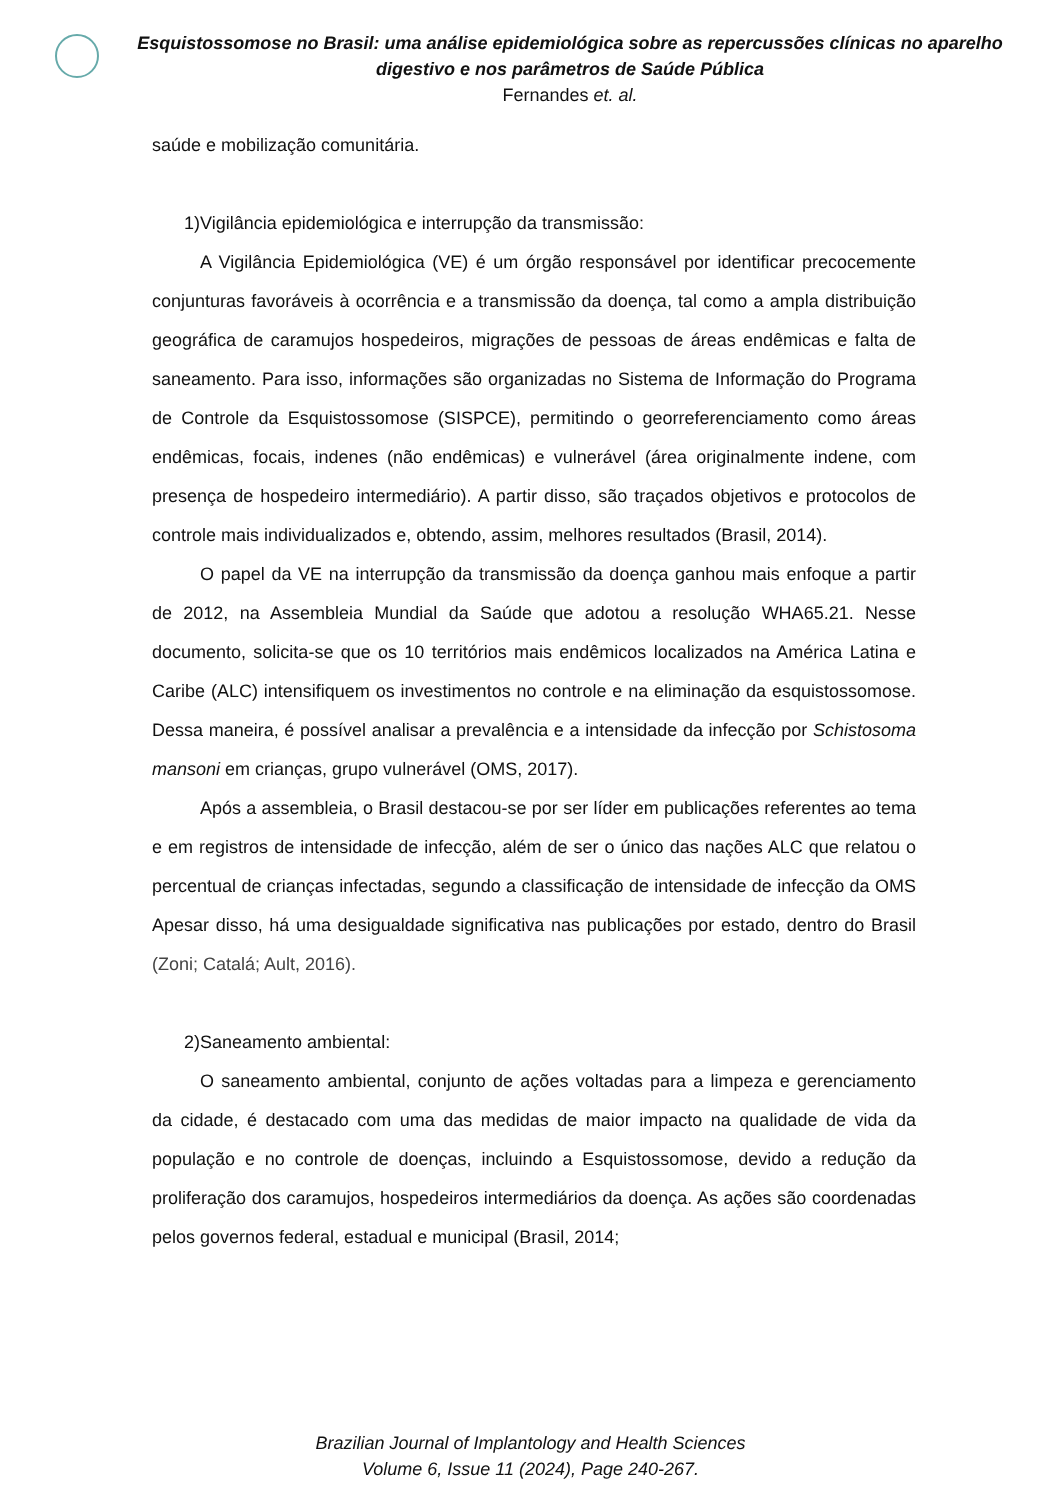Esquistossomose no Brasil: uma análise epidemiológica sobre as repercussões clínicas no aparelho digestivo e nos parâmetros de Saúde Pública
Fernandes et. al.
saúde e mobilização comunitária.
1)Vigilância epidemiológica e interrupção da transmissão:
A Vigilância Epidemiológica (VE) é um órgão responsável por identificar precocemente conjunturas favoráveis à ocorrência e a transmissão da doença, tal como a ampla distribuição geográfica de caramujos hospedeiros, migrações de pessoas de áreas endêmicas e falta de saneamento. Para isso, informações são organizadas no Sistema de Informação do Programa de Controle da Esquistossomose (SISPCE), permitindo o georreferenciamento como áreas endêmicas, focais, indenes (não endêmicas) e vulnerável (área originalmente indene, com presença de hospedeiro intermediário). A partir disso, são traçados objetivos e protocolos de controle mais individualizados e, obtendo, assim, melhores resultados (Brasil, 2014).
O papel da VE na interrupção da transmissão da doença ganhou mais enfoque a partir de 2012, na Assembleia Mundial da Saúde que adotou a resolução WHA65.21. Nesse documento, solicita-se que os 10 territórios mais endêmicos localizados na América Latina e Caribe (ALC) intensifiquem os investimentos no controle e na eliminação da esquistossomose. Dessa maneira, é possível analisar a prevalência e a intensidade da infecção por Schistosoma mansoni em crianças, grupo vulnerável (OMS, 2017).
Após a assembleia, o Brasil destacou-se por ser líder em publicações referentes ao tema e em registros de intensidade de infecção, além de ser o único das nações ALC que relatou o percentual de crianças infectadas, segundo a classificação de intensidade de infecção da OMS Apesar disso, há uma desigualdade significativa nas publicações por estado, dentro do Brasil (Zoni; Catalá; Ault, 2016).
2)Saneamento ambiental:
O saneamento ambiental, conjunto de ações voltadas para a limpeza e gerenciamento da cidade, é destacado com uma das medidas de maior impacto na qualidade de vida da população e no controle de doenças, incluindo a Esquistossomose, devido a redução da proliferação dos caramujos, hospedeiros intermediários da doença. As ações são coordenadas pelos governos federal, estadual e municipal (Brasil, 2014;
Brazilian Journal of Implantology and Health Sciences
Volume 6, Issue 11 (2024), Page 240-267.